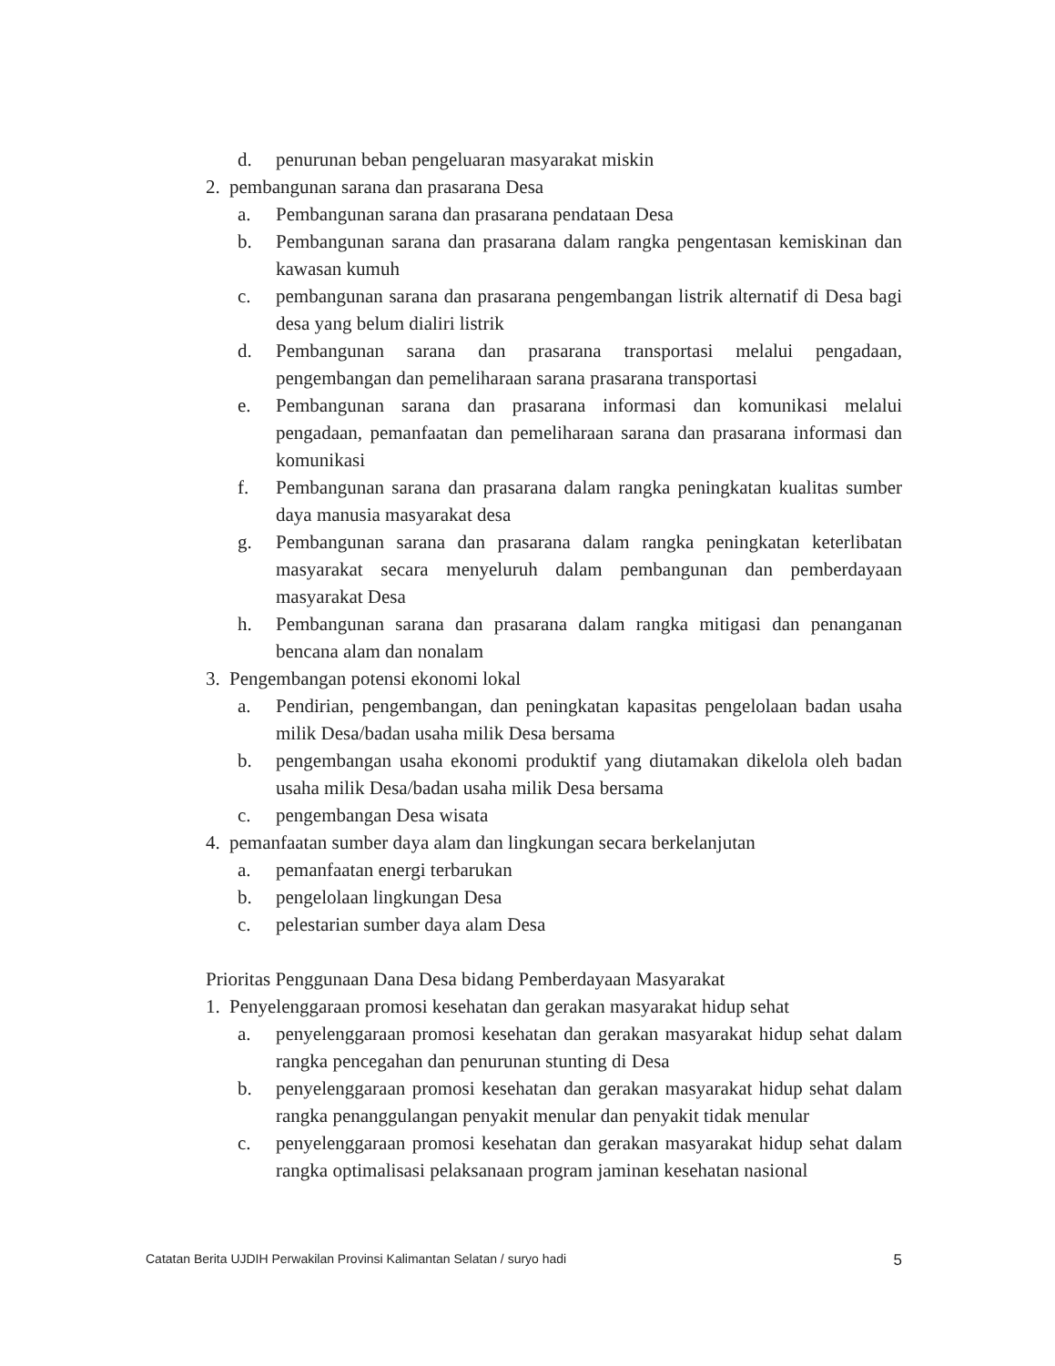d. penurunan beban pengeluaran masyarakat miskin
2. pembangunan sarana dan prasarana Desa
a. Pembangunan sarana dan prasarana pendataan Desa
b. Pembangunan sarana dan prasarana dalam rangka pengentasan kemiskinan dan kawasan kumuh
c. pembangunan sarana dan prasarana pengembangan listrik alternatif di Desa bagi desa yang belum dialiri listrik
d. Pembangunan sarana dan prasarana transportasi melalui pengadaan, pengembangan dan pemeliharaan sarana prasarana transportasi
e. Pembangunan sarana dan prasarana informasi dan komunikasi melalui pengadaan, pemanfaatan dan pemeliharaan sarana dan prasarana informasi dan komunikasi
f. Pembangunan sarana dan prasarana dalam rangka peningkatan kualitas sumber daya manusia masyarakat desa
g. Pembangunan sarana dan prasarana dalam rangka peningkatan keterlibatan masyarakat secara menyeluruh dalam pembangunan dan pemberdayaan masyarakat Desa
h. Pembangunan sarana dan prasarana dalam rangka mitigasi dan penanganan bencana alam dan nonalam
3. Pengembangan potensi ekonomi lokal
a. Pendirian, pengembangan, dan peningkatan kapasitas pengelolaan badan usaha milik Desa/badan usaha milik Desa bersama
b. pengembangan usaha ekonomi produktif yang diutamakan dikelola oleh badan usaha milik Desa/badan usaha milik Desa bersama
c. pengembangan Desa wisata
4. pemanfaatan sumber daya alam dan lingkungan secara berkelanjutan
a. pemanfaatan energi terbarukan
b. pengelolaan lingkungan Desa
c. pelestarian sumber daya alam Desa
Prioritas Penggunaan Dana Desa bidang Pemberdayaan Masyarakat
1. Penyelenggaraan promosi kesehatan dan gerakan masyarakat hidup sehat
a. penyelenggaraan promosi kesehatan dan gerakan masyarakat hidup sehat dalam rangka pencegahan dan penurunan stunting di Desa
b. penyelenggaraan promosi kesehatan dan gerakan masyarakat hidup sehat dalam rangka penanggulangan penyakit menular dan penyakit tidak menular
c. penyelenggaraan promosi kesehatan dan gerakan masyarakat hidup sehat dalam rangka optimalisasi pelaksanaan program jaminan kesehatan nasional
Catatan Berita UJDIH Perwakilan Provinsi Kalimantan Selatan / suryo hadi 5